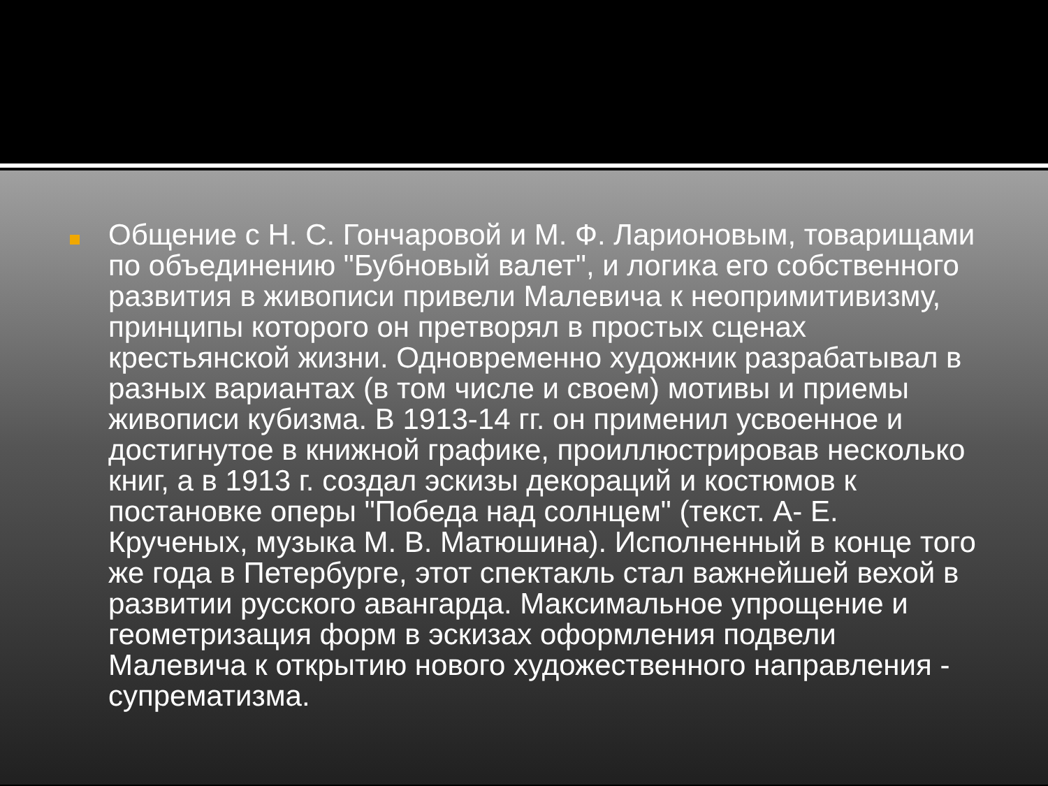Общение с Н. С. Гончаровой и М. Ф. Ларионовым, товарищами по объединению "Бубновый валет", и логика его собственного развития в живописи привели Малевича к неопримитивизму, принципы которого он претворял в простых сценах крестьянской жизни. Одновременно художник разрабатывал в разных вариантах (в том числе и своем) мотивы и приемы живописи кубизма. В 1913-14 гг. он применил усвоенное и достигнутое в книжной графике, проиллюстрировав несколько книг, а в 1913 г. создал эскизы декораций и костюмов к постановке оперы "Победа над солнцем" (текст. А- Е. Крученых, музыка М. В. Матюшина). Исполненный в конце того же года в Петербурге, этот спектакль стал важнейшей вехой в развитии русского авангарда. Максимальное упрощение и геометризация форм в эскизах оформления подвели Малевича к открытию нового художественного направления - супрематизма.